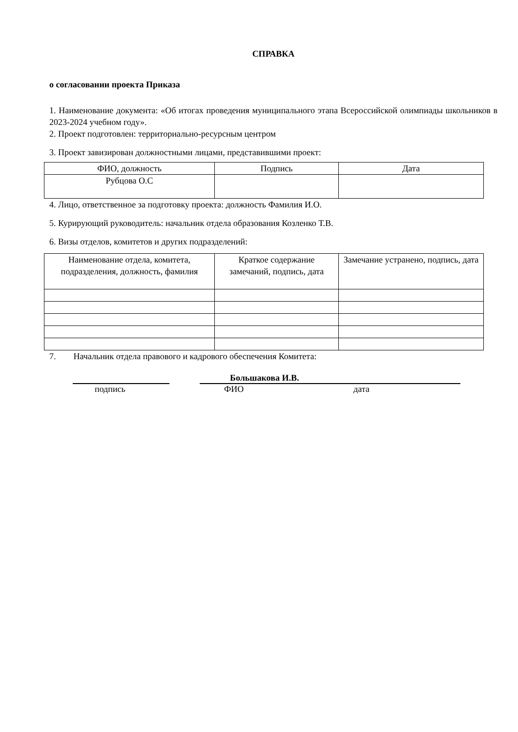СПРАВКА
о согласовании проекта Приказа
1. Наименование документа: «Об итогах проведения муниципального этапа Всероссийской олимпиады школьников в 2023-2024 учебном году».
2. Проект подготовлен: территориально-ресурсным центром
3. Проект завизирован должностными лицами, представившими проект:
| ФИО, должность | Подпись | Дата |
| Рубцова О.С | | |
4. Лицо, ответственное за подготовку проекта: должность Фамилия И.О.
5. Курирующий руководитель: начальник отдела образования Козленко Т.В.
6. Визы отделов, комитетов и других подразделений:
| Наименование отдела, комитета, подразделения, должность, фамилия | Краткое содержание замечаний, подпись, дата | Замечание устранено, подпись, дата |
7. Начальник отдела правового и кадрового обеспечения Комитета:
Большакова И.В.
подпись ФИО дата